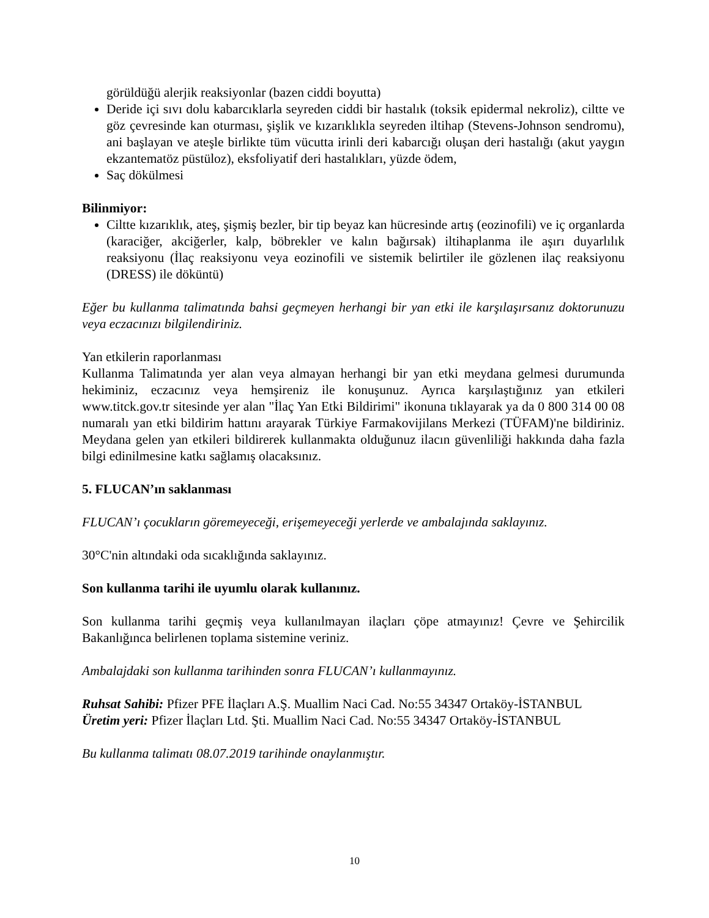görüldüğü alerjik reaksiyonlar (bazen ciddi boyutta)
Deride içi sıvı dolu kabarcıklarla seyreden ciddi bir hastalık (toksik epidermal nekroliz), ciltte ve göz çevresinde kan oturması, şişlik ve kızarıklıkla seyreden iltihap (Stevens-Johnson sendromu), ani başlayan ve ateşle birlikte tüm vücutta irinli deri kabarcığı oluşan deri hastalığı (akut yaygın ekzantematöz püstüloz), eksfoliyatif deri hastalıkları, yüzde ödem,
Saç dökülmesi
Bilinmiyor:
Ciltte kızarıklık, ateş, şişmiş bezler, bir tip beyaz kan hücresinde artış (eozinofili) ve iç organlarda (karaciğer, akciğerler, kalp, böbrekler ve kalın bağırsak) iltihaplanma ile aşırı duyarlılık reaksiyonu (İlaç reaksiyonu veya eozinofili ve sistemik belirtiler ile gözlenen ilaç reaksiyonu (DRESS) ile döküntü)
Eğer bu kullanma talimatında bahsi geçmeyen herhangi bir yan etki ile karşılaşırsanız doktorunuzu veya eczacınızı bilgilendiriniz.
Yan etkilerin raporlanması
Kullanma Talimatında yer alan veya almayan herhangi bir yan etki meydana gelmesi durumunda hekiminiz, eczacınız veya hemşireniz ile konuşunuz. Ayrıca karşılaştığınız yan etkileri www.titck.gov.tr sitesinde yer alan "İlaç Yan Etki Bildirimi" ikonuna tıklayarak ya da 0 800 314 00 08 numaralı yan etki bildirim hattını arayarak Türkiye Farmakovijilans Merkezi (TÜFAM)'ne bildiriniz. Meydana gelen yan etkileri bildirerek kullanmakta olduğunuz ilacın güvenliliği hakkında daha fazla bilgi edinilmesine katkı sağlamış olacaksınız.
5. FLUCAN’ın saklanması
FLUCAN’ı çocukların göremeyeceği, erişemeyeceği yerlerde ve ambalajında saklayınız.
30°C'nin altındaki oda sıcaklığında saklayınız.
Son kullanma tarihi ile uyumlu olarak kullanınız.
Son kullanma tarihi geçmiş veya kullanılmayan ilaçları çöpe atmayınız! Çevre ve Şehircilik Bakanlığınca belirlenen toplama sistemine veriniz.
Ambalajdaki son kullanma tarihinden sonra FLUCAN’ı kullanmayınız.
Ruhsat Sahibi: Pfizer PFE İlaçları A.Ş. Muallim Naci Cad. No:55 34347 Ortaköy-İSTANBUL
Üretim yeri: Pfizer İlaçları Ltd. Şti. Muallim Naci Cad. No:55 34347 Ortaköy-İSTANBUL
Bu kullanma talimatı 08.07.2019 tarihinde onaylanmıştır.
10